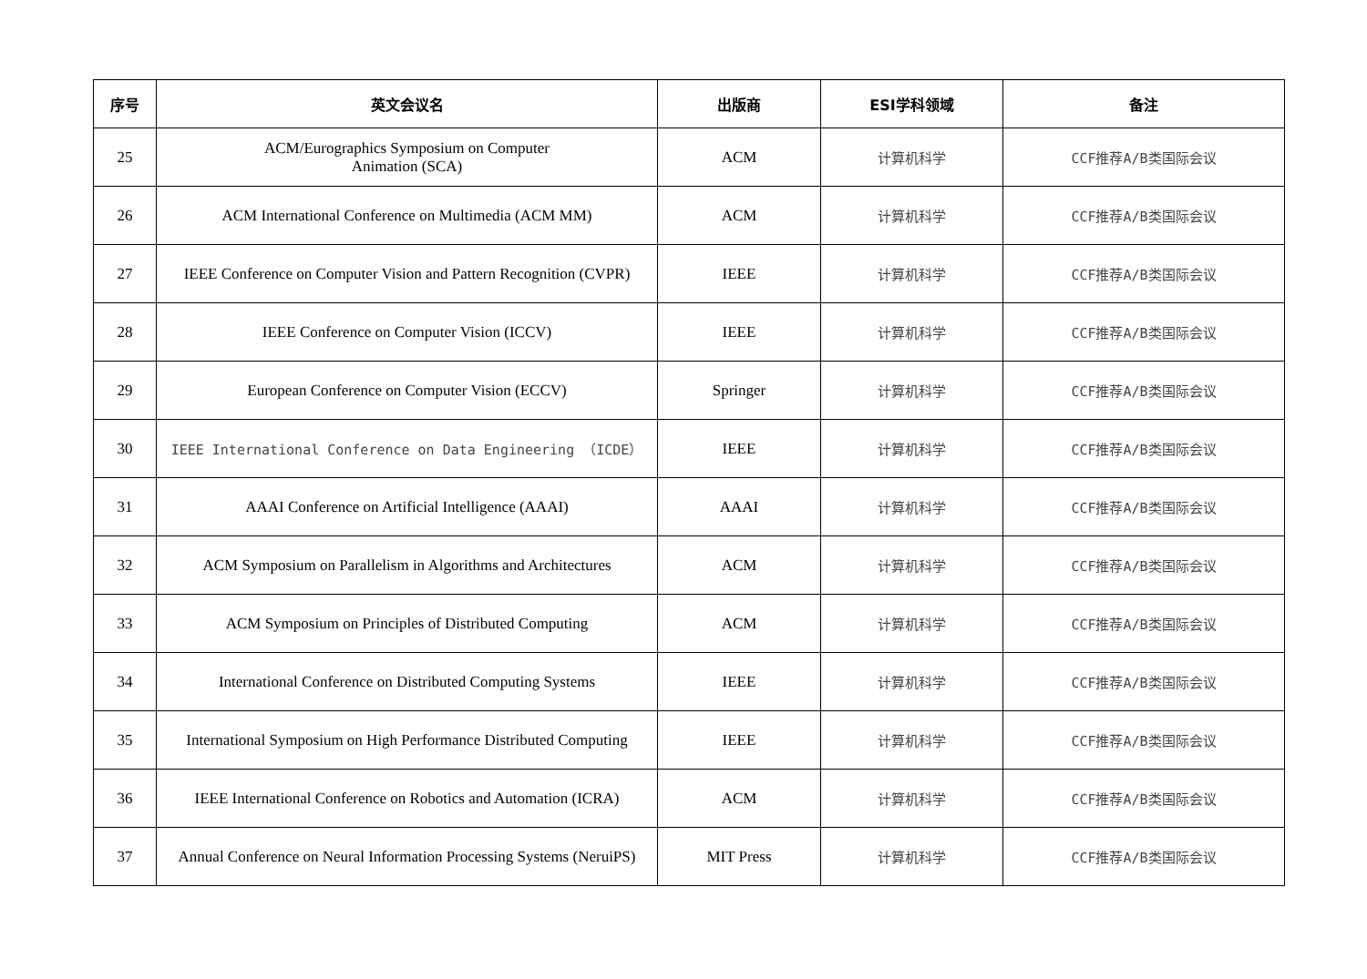| 序号 | 英文会议名 | 出版商 | ESI学科领域 | 备注 |
| --- | --- | --- | --- | --- |
| 25 | ACM/Eurographics Symposium on Computer Animation (SCA) | ACM | 计算机科学 | CCF推荐A/B类国际会议 |
| 26 | ACM International Conference on Multimedia (ACM MM) | ACM | 计算机科学 | CCF推荐A/B类国际会议 |
| 27 | IEEE Conference on Computer Vision and Pattern Recognition (CVPR) | IEEE | 计算机科学 | CCF推荐A/B类国际会议 |
| 28 | IEEE Conference on Computer Vision (ICCV) | IEEE | 计算机科学 | CCF推荐A/B类国际会议 |
| 29 | European Conference on Computer Vision (ECCV) | Springer | 计算机科学 | CCF推荐A/B类国际会议 |
| 30 | IEEE International Conference on Data Engineering （ICDE） | IEEE | 计算机科学 | CCF推荐A/B类国际会议 |
| 31 | AAAI Conference on Artificial Intelligence (AAAI) | AAAI | 计算机科学 | CCF推荐A/B类国际会议 |
| 32 | ACM Symposium on Parallelism in Algorithms and Architectures | ACM | 计算机科学 | CCF推荐A/B类国际会议 |
| 33 | ACM Symposium on Principles of Distributed Computing | ACM | 计算机科学 | CCF推荐A/B类国际会议 |
| 34 | International Conference on Distributed Computing Systems | IEEE | 计算机科学 | CCF推荐A/B类国际会议 |
| 35 | International Symposium on High Performance Distributed Computing | IEEE | 计算机科学 | CCF推荐A/B类国际会议 |
| 36 | IEEE International Conference on Robotics and Automation (ICRA) | ACM | 计算机科学 | CCF推荐A/B类国际会议 |
| 37 | Annual Conference on Neural Information Processing Systems (NeruiPS) | MIT Press | 计算机科学 | CCF推荐A/B类国际会议 |